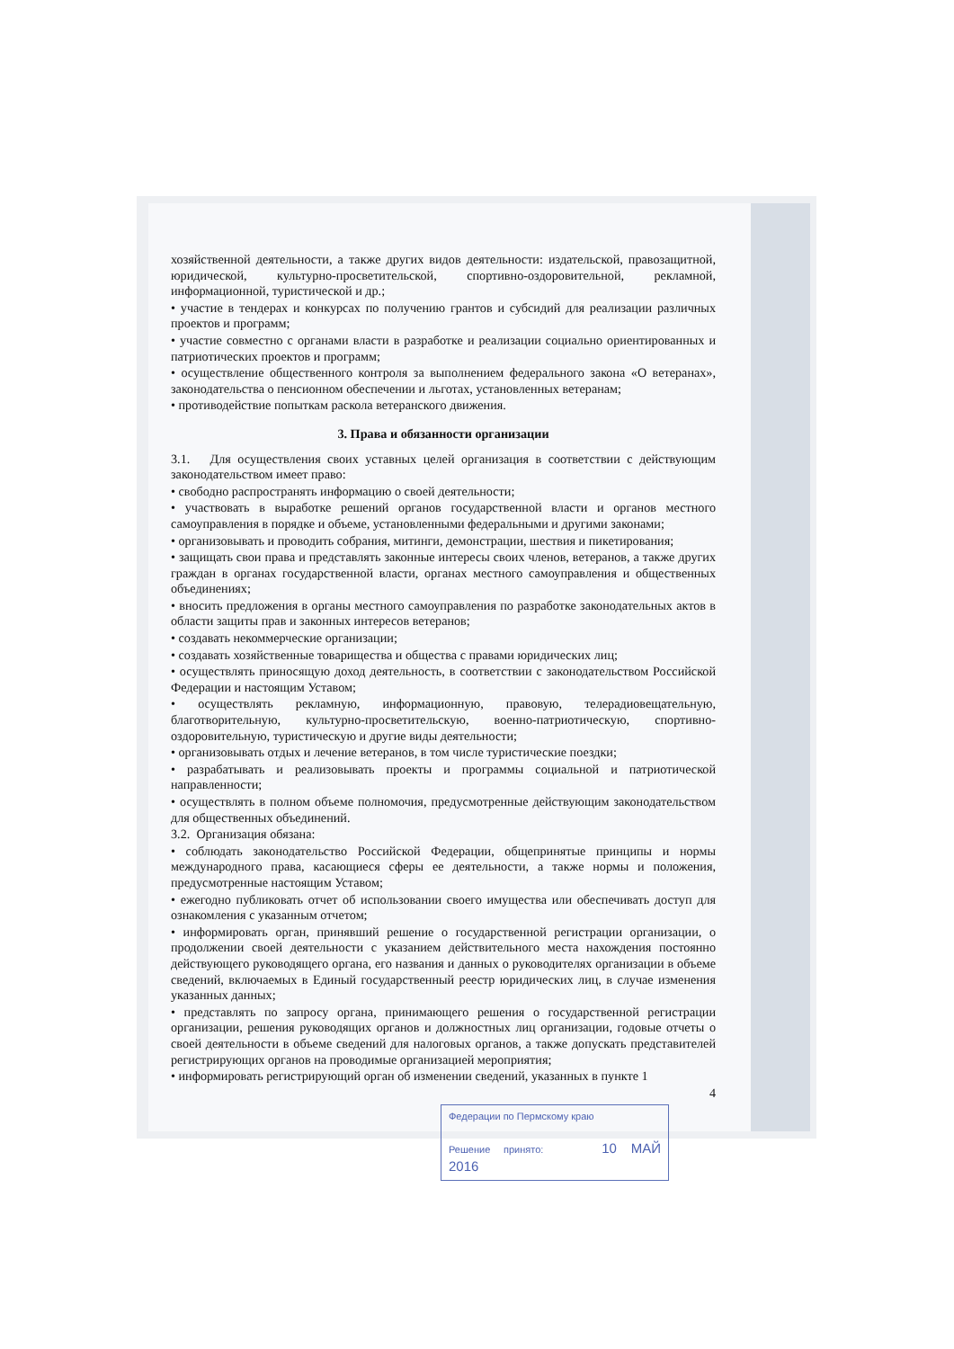хозяйственной деятельности, а также других видов деятельности: издательской, правозащитной, юридической, культурно-просветительской, спортивно-оздоровительной, рекламной, информационной, туристической и др.;
• участие в тендерах и конкурсах по получению грантов и субсидий для реализации различных проектов и программ;
• участие совместно с органами власти в разработке и реализации социально ориентированных и патриотических проектов и программ;
• осуществление общественного контроля за выполнением федерального закона «О ветеранах», законодательства о пенсионном обеспечении и льготах, установленных ветеранам;
• противодействие попыткам раскола ветеранского движения.
3. Права и обязанности организации
3.1. Для осуществления своих уставных целей организация в соответствии с действующим законодательством имеет право:
• свободно распространять информацию о своей деятельности;
• участвовать в выработке решений органов государственной власти и органов местного самоуправления в порядке и объеме, установленными федеральными и другими законами;
• организовывать и проводить собрания, митинги, демонстрации, шествия и пикетирования;
• защищать свои права и представлять законные интересы своих членов, ветеранов, а также других граждан в органах государственной власти, органах местного самоуправления и общественных объединениях;
• вносить предложения в органы местного самоуправления по разработке законодательных актов в области защиты прав и законных интересов ветеранов;
• создавать некоммерческие организации;
• создавать хозяйственные товарищества и общества с правами юридических лиц;
• осуществлять приносящую доход деятельность, в соответствии с законодательством Российской Федерации и настоящим Уставом;
• осуществлять рекламную, информационную, правовую, телерадиовещательную, благотворительную, культурно-просветительскую, военно-патриотическую, спортивно-оздоровительную, туристическую и другие виды деятельности;
• организовывать отдых и лечение ветеранов, в том числе туристические поездки;
• разрабатывать и реализовывать проекты и программы социальной и патриотической направленности;
• осуществлять в полном объеме полномочия, предусмотренные действующим законодательством для общественных объединений.
3.2. Организация обязана:
• соблюдать законодательство Российской Федерации, общепринятые принципы и нормы международного права, касающиеся сферы ее деятельности, а также нормы и положения, предусмотренные настоящим Уставом;
• ежегодно публиковать отчет об использовании своего имущества или обеспечивать доступ для ознакомления с указанным отчетом;
• информировать орган, принявший решение о государственной регистрации организации, о продолжении своей деятельности с указанием действительного места нахождения постоянно действующего руководящего органа, его названия и данных о руководителях организации в объеме сведений, включаемых в Единый государственный реестр юридических лиц, в случае изменения указанных данных;
• представлять по запросу органа, принимающего решения о государственной регистрации организации, решения руководящих органов и должностных лиц организации, годовые отчеты о своей деятельности в объеме сведений для налоговых органов, а также допускать представителей регистрирующих органов на проводимые организацией мероприятия;
• информировать регистрирующий орган об изменении сведений, указанных в пункте 1
4
Федерации по Пермскому краю
Решение принято: 10 МАЙ 2016